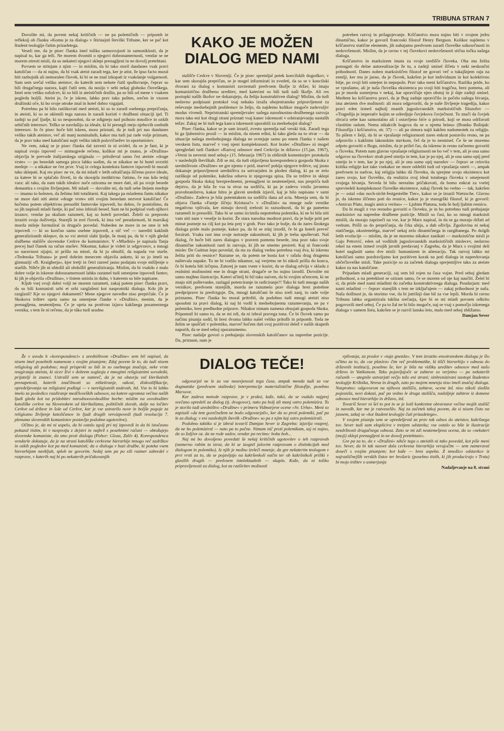TRIBUNA STRAN 7
Dovolite mi, da povem nekaj kritičnih — ne pa polemičnih — pripomb in refleksij ob članku »Komu je za dialog« v štirinajsti številki Tribune, ker se pač kot študent teologije čutim prizadetega.
Veseli me, da je pisec članka imel toliko samosvojosti in samoniklosti, da je napisal to, kar ga teži. Ne morem dvomiti o njegovi dobronamernosti, vendar se ne morem otresti misli, da so nekateri njegovi sklepi prenagljeni in ne dovolj pretehtani.
Povsem se strinjam z njim — in mislim, da bi tako storil dandanes vsak pravi katoličan — da ni nujno, da bi vsak ateist zaradi tega, ker je atist, že ipso facto moral biti razbojnik ali nemoralen človek, ki bi se ne znal izkopati iz vsakdanje vulgarnosti. Sam sem srečal veliko ateistov, do katerih sem nehote čutil spoštovanje, čeprav so bili drugačnega nazora, kajti čutil sem, da nosijo v sebi nekaj globoko človeškega. Imel sem veliko sošolcev, ki so bili iz ateističnih družin, pa so bili od mene v vsakem pogledu boljši. Ateist je, če je iskren, lahko prav tako pošten, srečen in vzoren družinski oče, ki bo svoje otroke znal in hotel dobro vzgajati.
Potrebno pa bi bilo razlikovati med ateisti, ki so to zaradi osebnega prepričanja, in ateisti, ki so se oklenili tega nazora le zaradi koristi v družbeni situaciji ipd. Ti zadnji so pač ljudje, ki so nesposobni, da se zdignejo nad psihozo množice in ozkih sebičnih interesov. Težko se navdušijo za ideale, ki bi presegli mejo njehovih osebnih interesov. In če pisec hoče biti iskren, mora priznati, da je tudi pri nas dandanes veliko takih ateistov, več ali manj nominalnih, kakor mu tudi jaz rade volje priznam, da je prav tako med katoličani najti veliko takih polovičnežev in oportunistov.
Ne vem, zakaj se je pisec članka dal zavesti in ni uvidel, da se je fant, ki je napisal svojo izpoved — mimogrede rečeno, kolikor mi je znano, je »Družina« objavlja le prevode italijanskega originala — pritoževal samo čez ateiste »druge vrste« — po besedah samega pisca lahko sodim, da se nikakor ne bi hotel uvrstiti mednje — a nikakor ne čez prve. Vsaj iz celega konteksta fantove izpovedi bi morali tako sklepati. Kaj res pisec ne ve, da mi mladi v letih odraščanja iščemo prave ideale, za katere bi se splačalo živeti, in da skorajda instiktivno čutimo, če nas kdo tedaj vara: ali tako, da nam takih idealov noče oziroma ne more dati, ali pa svoje besede demantira s svojim življenjem. Mi mladi — dovolite mi, da tudi sebe štejem mednje — imamo to bolezen, da želimo biti totalitarni. Kaj takega pa mlademu fantu nikakor ne more dati niti ateist »druge vrste« niti svojim besedam nezvest katoličan! Če hočemo potem objektivno presoditi fantovske izpovedi, bo dobro, če pomislimo, da so jih napisali mladi fantje, ki pač niso izbirali besed. Sam ne bi podpisal vseh njihovi izrazov, vendar pa skušam razumeti, kaj so hoteli povedati. Želeli so preprosto izraziti svoja doživetja. Starejši in zrel človek, ki ima več preudarnosti, bi marsikaj morda mileje formuliral in drugače povedal. Nobeden ne more in ne sme iz teh izpovedi — ki so končno samo osebne izpovedi, a nič več — narediti kakšnih generaliziranih sklepov, da so vsi ateisti slabi ljudje, še manj pa, da bi v njih gledal službeno stališče slovenske Cerkve do komunistov. V »Mladini« je napisala Tanja precej hud članek na račun staršev. Nikomur, kakor je videti iz odgovorov, a mnogi so naravnost sijajni, ni prišlo na misel, da bi jo obtožil, da napada vse starše. »Tedenska Tribuna« je pred dobrim mesecem objavila anketo, ki so jo imeli na gimnaziji »B. Kraigherja«, kjer tretji in četri razred jasno podajata svoje mišljenje o starših. Nihče jih ni obtožil ali obdolžil generaliziranja. Mislim, da bi vsakdo z malo dobre volje in iskrene dobronamernosti lahko razumel tudi omenjene izpovedi fantov, ki jih je objavila »Družina«, v tistem smislu in duhu, v katerem so bile napisane.
Kljub vsej svoji dobri volji ne morem razumeti, zakaj potem pisec članka pravi, da so bili komunisti urbi et orbi razglašeni kot nasprotniki dialoga. Kdo jih je razglasil? Kje so njegovi dokumenti? Mene njegove navedbe niso prepričale. Če je Skokova trditev oprta samo na omenjene članke v »Družini«, menim, da je prenagljena, neutemljena. Če je oprta na protivno izjavo kakšnega posameznega vernika, s tem še ni rečeno, da je táko tudi uradno
KAKO JE MOŽEN DIALOG MED NAMI
stališče Cerkve v Sloveniji. Če je pisec spremljal potek koncilskih dogodkov, v kar sem skorajda prepričan, se je mogel informirati in zvedeti, da so se v koncilski dvorani za dialog s komunisti zavzemali predvsem škofje iz držav, ki imajo komunistično družbeno ureditev, med katerimi so bili tudi naši škofje. Ali res postopki naših škofov ne dokazujejo, da želijo konstruktiven dialog? Mislim, da tudi nedavno podpisani protokol vsaj nekako izraža obojestransko pripravljenost za reševanje medsebojnih problemov in željo, da najdemo kolikor mogoče zadovoljiv modus vivendi. Nepristranski spremljevalec našega narodnostno-družbenega razvoja mora tako eni kot drugi strani priznati vsaj kanec iskrenosti v odstranjevanju nastalih težav. Zakaj ne bi tudi tega kanca iskrenosti uporabili za medsebojni dialog?
Pisec članka, kakor se je sam izrazil, zvesto spremlja naš verski tisk. Zaradi tega bi ga ljubeznivo prosil — in mislim, da nisem edini, ki tako gleda na to stvar — da situacije našega medsebojnega dialoga ne ocenjuje samo po enem članku v našem verskem listu, marveč v vsej njeni kompleksnosti. Kot bralec »Družine« ni mogel spregledati tudi člankov »Razvoj odnosov med Cerkvijo in državo« (15.jan. 1967), »Verni in neverni med seboj« (15. februarja 1967) in obširnih komentarjev protokola v naslednjih številkah. Zdi se mi, da tudi objavljena korespondenca gospoda Skoka z uredništvom »Družine« ne gre njemu v prid, marveč pobija njegove trditve, saj jasno dokazuje pripravljenost uredništva za ustvarjalen in ploden dialog, ki pa se zelo razlikuje od polemike, kakršna odseva iz njegovega spisa. Da so trditve in sklepi gospoda Skoka dokaj brezpredmetni, prenagljeni in neutemeljeni, nas prepriča tudi dejstvo, da je bila že vsa ta stvar na sodišču, ki pa je zadevo vrnilo javnemu pravobranilstvu, kakor hitro je glavni urednik izjavil, kaj je bilo napisano v sami »Družini«. Zadeva je bila potemtakem na sodišču dana ad acta. Mnenja sem, da bi objava članka »Fantje iščejo Kristusa?« v »Družini« na mnoge naše vernike negativno vplivala, ker nimajo dovolj zrelosti in razsodnosti, da bi ga pametno razumeli in presodili. Tako bi se samo izcimila nepotrebna polemika, ki ne bi bila niti vam niti nam v veselje in korist. Že stara narodna modrost pravi, da je bolje priti pet minut pozneje na cilj kot pa leta prej v grob. Prav tako je bolje, da do zares širokega dialoga pride malo pozneje, kakor pa, da bi se zdaj izrodil, če bi ga hoteli preveč forsirati. Vsaka rast ima svoje notranje zakonitosti, ki jih je treba upoštevati. Naš dialog, če hoče biti zares dialogos v pravem pomenu besede, ima prav tako svoje dinamične zakonitosti rasti in razvoja, ki jih ne smemo prezreti. Kaj ni francoski mislec De Guitton lepo povedal, da sta za dialog vedno potrebna vsaj dva, ki iskreno želita priti do resnice? Razume se, da potem ne bosta kot v rafalu drug drugemu naštevala napake. To ne bi vodilo nikamor, saj verjetno ne bi nikoli prišla do konca, če bi hotela biti izčrpna. Zatorej je nam vsem v korist, da se dialog odvija v skladu z realnimi možnostmi ene in druge strani, drugače se bo nujno izrodil. Dovolite mi samo majhno ilustracijo. Kateri učitelj bi bil tako naiven, da bi svojim učencem, ki ne znajo niti poštevanke, razlagal potenciranje in radiciranje?! Tako bi tudi mnogo naših vernikov, predvsem starejših, morda ne razumelo prav dialoga brez potrebne predpriprave in predvzgoje. Da, mnogi katoličani še niso zreli zanj, to rade volje priznamo. Pisec članka bo moral pritrditi, da podobno tudi mnogi ateisti niso sposobni za pravi dialog, ki naj bi vodil k medsebojnemu razumevanju, ne pa v polemiko, brez predhodne priprave. Nikakor nimam namena obsojati gospoda Skoka. Pripomnil bi samo to, da se mi zdi, da ni izbral pravega tona. Če bi človek samo po načinu pisanja sodil, bi brez dvoma lahko našel veliko pritožb in pripomb. Toda ne želim se spuščati v polemiko, marveč hočem dati svoj pozitivni delež v naših skupnih naporih, da se med seboj sporazumemo.
Pisec nadalje govori o prehajanju slovenskih katoličanov na napredne pozicije. Da, priznam, nam je
potreben razvoj in prilagojevanje. Krščanstvo mora nujno biti v svojem jedru dinamično, kakor je govoril francoski filozof Henry Bergson. Kolikor najdemo v krščanstvu statične elemente, jih nahajamo predvsem zaradi človeške ozkosrčnosti in nedovršenosti. Mislim, da je ravno v tej človekovi nedovršenosti stična točka našega dialoga.
Krščanstvo in marksizem imata za svoje središče človeka. Oba mu želita pomagati do delne autorealizacije že tu, a zadnji smisel iščeta v neki neskončni prihodnosti. Danes noben marksističen filozof ne govori več o tukajšnjem raju na zemlji, ker mu je jasno, da je človek, kakršen je kot individuum in kot kolektivno bitje, po svoji biti omejen in nepopoln. Prav tako meni krščanstvo. Razlika pride, ko se vprašamo, ali je naša človeška eksistenca po svoji biti tragična, brez pomena, ali pa je morda usmerjena v nekaj, kar opravičuje njen obstoj in ji daje zadnji smisel. Medtem ko krščanstvo pravi, da je Bog zadnje opravičilo in počelo našega bivanja, ima ateizem dve možnosti: ali mora odgovoriti, da je naše življenje tragedija, kakor pravi eden izmed najbolj znanih jugoslovanskih marksističnih filozofov — »Tragedija je imperativ kojim se odredjuje čovjekova čovječnost. To znači da čovjek shvaća sebe kao samostalno ali i ostavljeno biće u prirodi, koji se mora održavati vlastitim radom. Nema nikakvih bogova da se o njemu brinu« (Branko Bošnjak: Filozofija i kršćanstvo, str. 37) — ali pa simora najti kakšen nadomestek za religijo. To pišem v želji, da bi se vprašanje religioznosti zares enkrat postavilo resno, ne pa odpravilo s kakšnim lakonskim stavkom, češ da je to nesmisel. Če še ne moremo odprto govoriti o Bogu, mislim, da je prišel čas, da iskreno in resno začnemo govoriti o človeku. Potem nam glavno vprašanje religioznosti ne bo več v tem, ali je ona samo odgovor na človekov strah pred smrtjo in tem, kar je po njej, ali je ona samo opij pred smrtjo in v tem, kar je po njej, ali je ona samo opij narodov — čeprav se celovita kritika religije kot take vsekakor ne more oddeliti tudi od vprašanja smrti —, ampak predvsem in nadvse, kaj religija lahko dá človeku, da sprejme svojo eksistenco kot zares svojo, kot človeško, da realizira svoj ideal totalnega človeka v omejenosti svojega bivanja. Seveda bi bilo nerealno pričakovati, da bomo enkrat za vselej spreviedeli kompleksnost človeške eksistence, zakaj človek bo vedno — tak, kakršen je — ostal »das noch-nicht-festgestellte Tier«, kakor se je izrazil Nietzsche. Glavno je, da iskreno iščemo poti do resnice, kakor jo je starogrški filozof, ki je govoril: »Amicus Plato, magis amica veritas« — Ljubim Platona, toda še bolj ljubim resnico.
Da bi mogli z vso resnobo govoriti o človeku, je in bo potrebno tudi prehajanje marksistov na napredne družbene pozicije. Minili so časi, ko so mnogi marksisti mislili, da morajo zapriseči na vse, kar je Marx napisal, in da se ga morajo držati ad verbum. Prišli so do prepričanja, da črka ubija, a duh oživlja. Zgodovina ni nekaj statičnega, okosteneléga, marveč nekaj zelo dinamičnega in razgibanega. Po dolgih letih evolucije — mislim, da je ne moremo nikakor zanikati — marksistične misli je Gajo Petrović, eden od vodilnih jugoslovanskih marksističnih mislecev, nedavno rekel na enem izmed svojih javnih predavanj v Zagrebu, da je Marx s svojimi deli hotel naglasiti samo dve misli: humanizem in alienacijo. Tak razvoj lahko mi katoličani samo pozdravljamo kot pozitiven korak na poti dialoga in napredovanja občečloveške misli. Take pozicije so za začetek dialoga sprejemljive tako za ateiste kakor za nas katoličane.
Pripadam mladi generaciji, saj sem bil rojen za časa vojne. Pred seboj gledam prihodnost, a na preteklost se oziram samo, če se morem od nje kaj naučiti. Želel bi si, da pride med nami mladimi do začetka konstruktivnega dialoga. Poudarjam: med nami mladimi — čeprav starejših s tem ne izključujem — zakaj prihodnost je naša. Naša dolžnost je, da storimo vse, da bi jutrišnji dan bil za vse lepši. Morda bi ravno Tribuna lahko organizirala takšna srečanja, kjer bi se mi mladi povsem odkrito pogovorili med seboj. Če pa to žal ne bi bilo mogoče, naj se vsaj s pomočjo iskrenega dialoga v samem listu, kakršen se je razvil lansko leto, malo med seboj zbližamo.
Damjan Sever
Že v uvodu h »korespondenci« z uredništvom »Družine« sem bil napisal, da nisem imel posebnih namenom s svojim pisanjem; Zdaj povem še to, da tudi nisem religiolog ali podobno; moji prispevki so bili in so osebnega značaja, neke vrste reagiranja ateista, ki sicer živi v dobrem soglasju z mnogimi religioznimi sorodniki, prijatelji in znanci. Ustrašil sem se namreč, da je na obzorju val klerikalnih prenapetosti, katerih značilnosti so etiketiranje, ozkost, diskvalifikacije, opredeljevanja na religiozni podlagi — v nereligioznih zadevah, itd. Vse to bi lahko imelo za posledico razdiranje medčloveških odnosov, na katere ogromna večina naših ljudi gleda kot na pridobitev narodnoosvobodilne borbe: mislim na osvoboditev katoliške cerkve na Slovenskem od klerikalizma, političnih zlorab, dalje na ločitev Cerkve od države in šole od Cerkve, kar je vse ustvarilo nove in boljše pogoje za religiozno življenje katoličanov in ljudi drugih veroizpovedi (tudi resolucija 7. plenuma slovenskih komunistov postavlja podobne ugotovitve).
Očitno je, da mi ni uspelo, da bi ostalo zgolj pri tej izpovedi in da bi istočasno pokazal tistim, ki v nasprotju z dejstvi in najbrž s posebnimi računi — obtožujejo slovenske komuniste, da smo proti dialogu (Pahor: Glosa, Zaliv 4). Korespondenca vendarle dokazuje, da je na strani katoliške cerkvene hierarhije mnogo več zadržkov in ozkih pogledov kot pa med komunisti; da o dialogu v bazi družbe, ki poteka vsem hierarhijam navkljub, sploh ne govorim. Sedaj sem pa po sili razmer zabredel v razprave, v katerih naj bi po nekaterih pričakovanjih
DIALOG TEČE!
odgovarjal ne le za vse neurejenosti tega časa, ampak menda tudi za vse dogmatske (predvsem stalinske) interpretacije materialistične filozofije, posebno Marxove.
Kar zadeva metode razprave, je v praksi, kaže, takó, da se vsakdo najprej svečano opredeli za dialog (tj. dvogovor), nato pa bolj ali manj ostro polemizira. To je storilo tudi uredništvo »Družine« v primeru Vidmarjeve ocene »Sv. Urha«. Meni so zapisali »da tem gorečnežem ne bodo odgovarjali«, ker da so proti polemiki, pač pa le za dialog; v eni naslednjih številk »Družine« so pa z njim kaj ostro polemizirali.
Podobno taktiko si je izbral tovariš Damjan Sever iz Zagreba: izjavlja vnaprej, da ne bo polemiziral — nato pa to počne. Nimam nič proti polemikam, saj ni nujno, da so žaljive oz. da ne rode sadov, vendar pa recimo: bobu bob...
Naj mi bo dovoljeno povedati še nekaj kritičnih ugotovitev o teh razpravah (namerno rabim ta izraz, da bi se izognil jalovim razpravam o distinkcijah med dialogom in polemiko). Iz njih je možno izvleči mnenje, da gre nekaterim teologom v prvi vrsti za to, da se pojavljajo na kakršenkoli način ter ob kakršnikoli priliki v glasilih drugih — predvsem intelektualnih — skupin. Kaže, da ni toliko pripravljenosti za dialog, kot za razširitev možnosti
vplivanja, za prodor v »tuja gnezda«. V tem izrazito enostranskem dialogu je šlo očitno za to, da »se plasira« čim več problematike, ki tišči hierarhijo v odnosu do državnih institucij, posebno še, ker je bila na vidiku ureditev odnosov med našo državo in Vatikanom. Tako pojavljajoče se zahteve so verjetno — po nekaterih računih — utegnile ustvarjati večjo težo eni strani; sinhronizirani nastopi študentov teologije Križnika, Stresa in drugih, zato po mojem mnenju niso imeli značaj dialoga. Nasprotno: odgovorom na njihova stališča, zahteve, ocene itd. niso nikoli sledila pojasnila, novi dokazi, pač pa vedno le druga stališča, nadaljnje zahteve iz domene odnosov med hierarhijo in državo, itd.
Tovariš Sever ni šel to pot in se je lotil konkretne obravnave večine mojih stališč in navedb, kar me je razveselilo. Naj za začetek takoj povem, da si nisem čisto na jasnem, zakaj se »kot študent teologije čuti prizadetega«.
V svojem pisanju sem se opredeljeval za prav tak odnos do ateistov, kakršnega tov. Sever tudi sam eksplicira v tretjem odstavku; vse ostalo so bile le ilustracije nezdržnosti drugačnega odnosa. Zato se mi zdi neutemeljena ocena, da so »nekateri (moji) sklepi prenagljeni in ne dovolj pretehtani«.
Gre pa za to, da v »Družini« nihče tega o ateistih ni tako povedal, kot piše meni tov. Sever, da bi tak nasvet dala cerkvena hierarhija verujočim — sem nameraval doseči s svojim pisanjem; kot kaže — brez uspeha. Z množico odstavkov iz najrazličnejših verskih listov ter brošuric (posebno tistih, ki jih producirajo v Trstu) bi mojo trditev o usmerjanju
Nadaljevanje na 8. strani